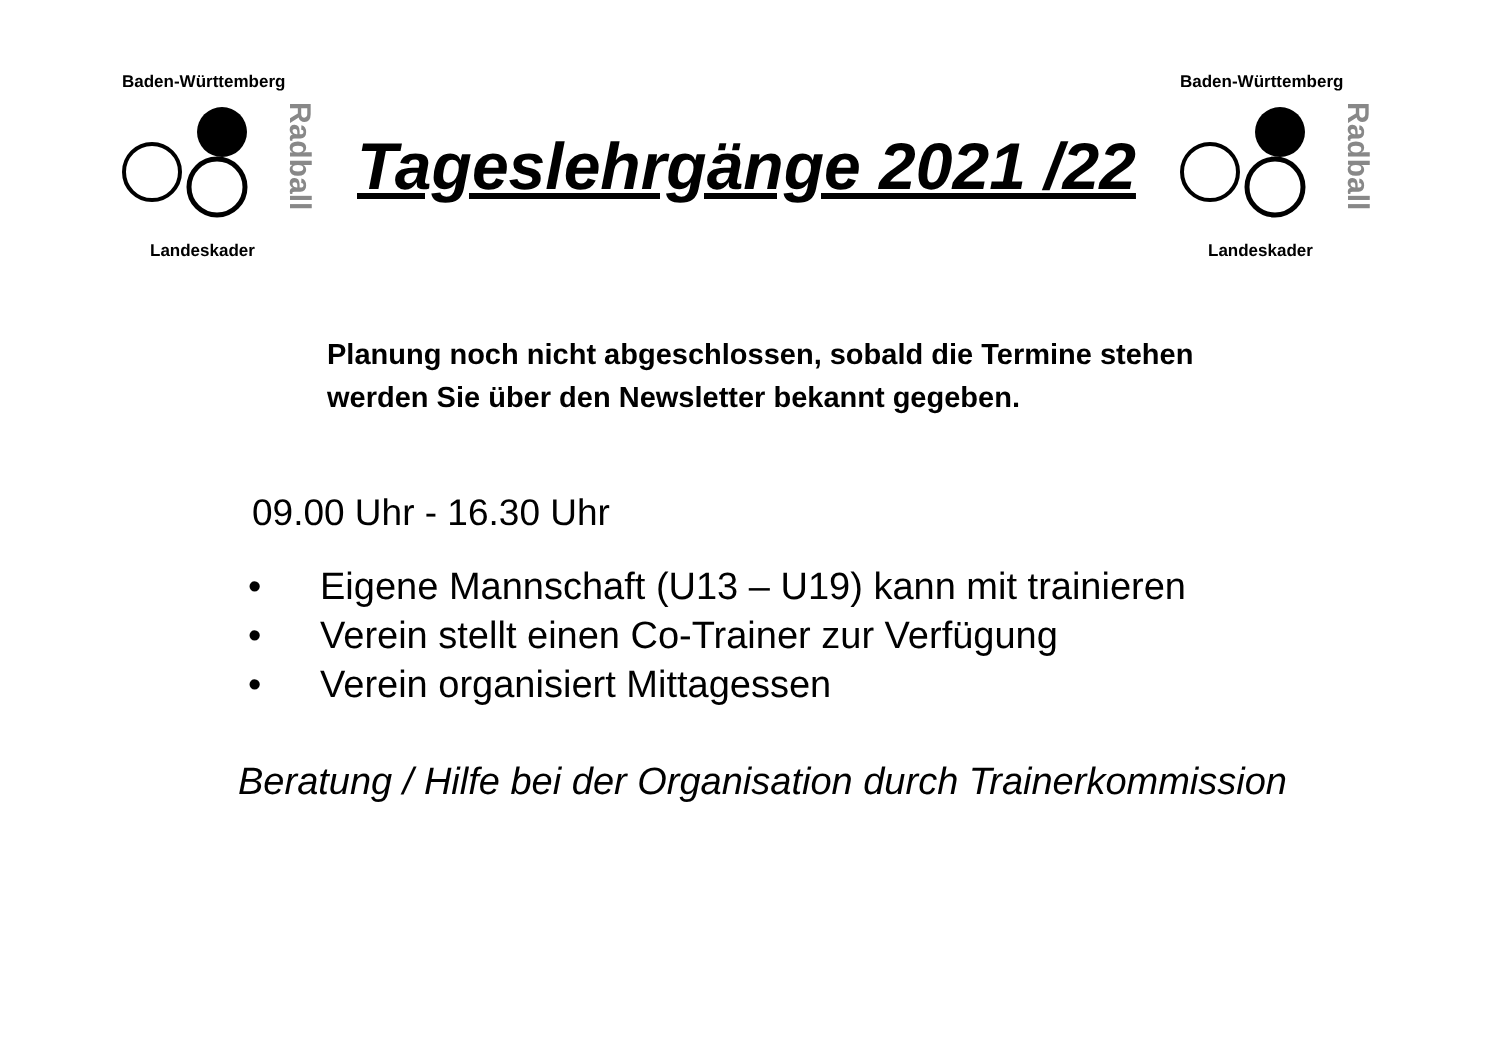Baden-Württemberg
Landeskader
Radball
Tageslehrgänge 2021 /22
Baden-Württemberg
Landeskader
Radball
Planung noch nicht abgeschlossen, sobald die Termine stehen
werden Sie über den Newsletter bekannt gegeben.
09.00 Uhr - 16.30 Uhr
• Eigene Mannschaft (U13 – U19) kann mit trainieren
• Verein stellt einen Co-Trainer zur Verfügung
• Verein organisiert Mittagessen
Beratung / Hilfe bei der Organisation durch Trainerkommission